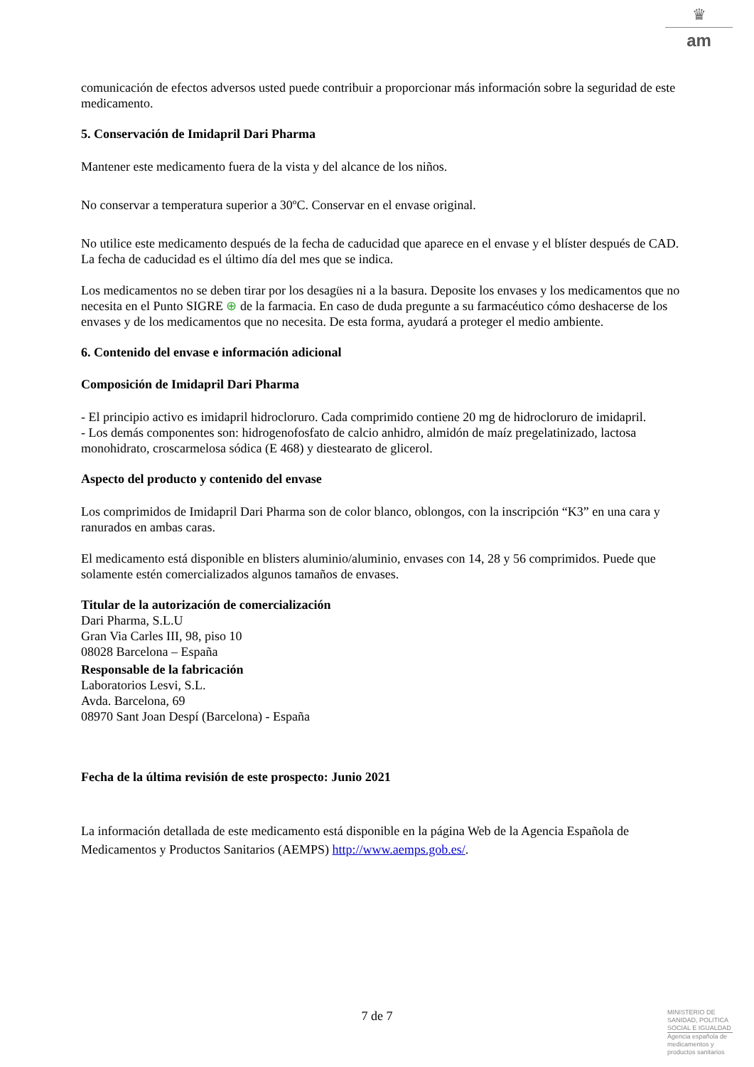♛
am
comunicación de efectos adversos usted puede contribuir a proporcionar más información sobre la seguridad de este medicamento.
5. Conservación de Imidapril Dari Pharma
Mantener este medicamento fuera de la vista y del alcance de los niños.
No conservar a temperatura superior a 30ºC. Conservar en el envase original.
No utilice este medicamento después de la fecha de caducidad que aparece en el envase y el blíster después de CAD. La fecha de caducidad es el último día del mes que se indica.
Los medicamentos no se deben tirar por los desagües ni a la basura. Deposite los envases y los medicamentos que no necesita en el Punto SIGRE ⊕ de la farmacia. En caso de duda pregunte a su farmacéutico cómo deshacerse de los envases y de los medicamentos que no necesita. De esta forma, ayudará a proteger el medio ambiente.
6. Contenido del envase e información adicional
Composición de Imidapril Dari Pharma
- El principio activo es imidapril hidrocloruro. Cada comprimido contiene 20 mg de hidrocloruro de imidapril.
- Los demás componentes son: hidrogenofosfato de calcio anhidro, almidón de maíz pregelatinizado, lactosa monohidrato, croscarmelosa sódica (E 468) y diestearato de glicerol.
Aspecto del producto y contenido del envase
Los comprimidos de Imidapril Dari Pharma son de color blanco, oblongos, con la inscripción “K3” en una cara y ranurados en ambas caras.
El medicamento está disponible en blisters aluminio/aluminio, envases con 14, 28 y 56 comprimidos. Puede que solamente estén comercializados algunos tamaños de envases.
Titular de la autorización de comercialización
Dari Pharma, S.L.U
Gran Via Carles III, 98, piso 10
08028 Barcelona – España
Responsable de la fabricación
Laboratorios Lesvi, S.L.
Avda. Barcelona, 69
08970 Sant Joan Despí (Barcelona) - España
Fecha de la última revisión de este prospecto: Junio 2021
La información detallada de este medicamento está disponible en la página Web de la Agencia Española de Medicamentos y Productos Sanitarios (AEMPS) http://www.aemps.gob.es/.
7 de 7
MINISTERIO DE SANIDAD, POLITICA SOCIAL E IGUALDAD
Agencia española de medicamentos y productos sanitarios